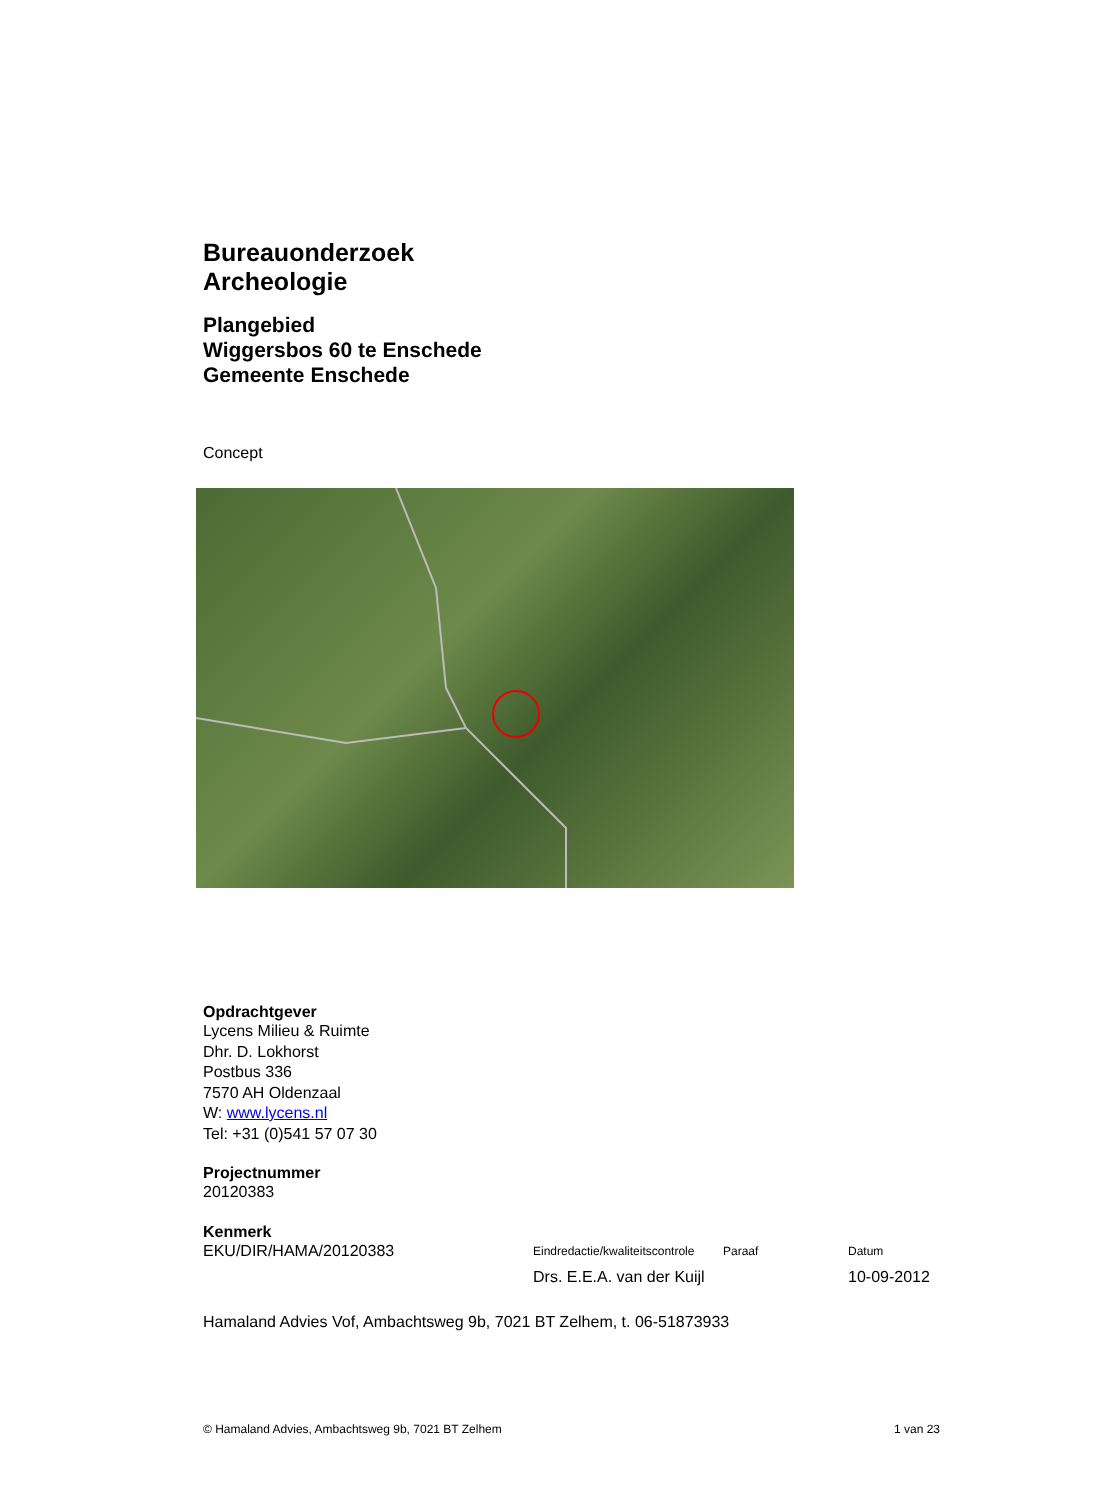Bureauonderzoek
Archeologie
Plangebied
Wiggersbos 60 te Enschede
Gemeente Enschede
Concept
Opdrachtgever
Lycens Milieu & Ruimte
Dhr. D. Lokhorst
Postbus 336
7570 AH Oldenzaal
W: www.lycens.nl
Tel: +31 (0)541 57 07 30
Projectnummer
20120383
Kenmerk
EKU/DIR/HAMA/20120383
Eindredactie/kwaliteitscontrole
Drs. E.E.A. van der Kuijl
Paraaf Datum
10-09-2012
Hamaland Advies Vof, Ambachtsweg 9b, 7021 BT Zelhem, t. 06-51873933
© Hamaland Advies, Ambachtsweg 9b, 7021 BT Zelhem 1 van 23